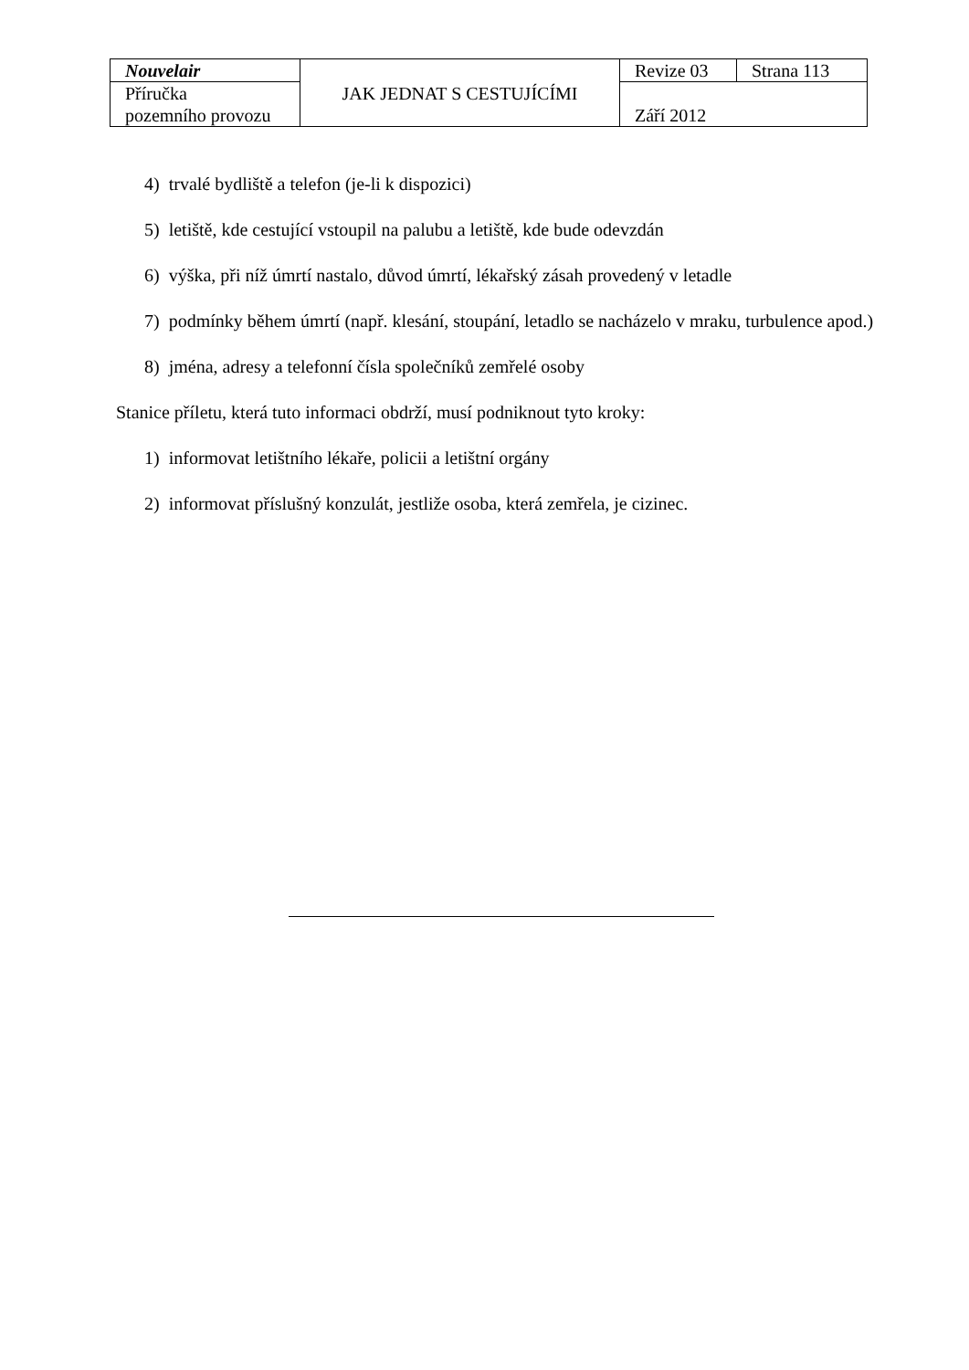| Nouvelair | JAK JEDNAT S CESTUJÍCÍMI | Revize 03 | Strana 113 |
| Příručka pozemního provozu | | Září 2012 | |
4) trvalé bydliště a telefon (je-li k dispozici)
5) letiště, kde cestující vstoupil na palubu a letiště, kde bude odevzdán
6) výška, při níž úmrtí nastalo, důvod úmrtí, lékařský zásah provedený v letadle
7) podmínky během úmrtí (např. klesání, stoupání, letadlo se nacházelo v mraku, turbulence apod.)
8) jména, adresy a telefonní čísla společníků zemřelé osoby
Stanice příletu, která tuto informaci obdrží, musí podniknout tyto kroky:
1) informovat letištního lékaře, policii a letištní orgány
2) informovat příslušný konzulát, jestliže osoba, která zemřela, je cizinec.